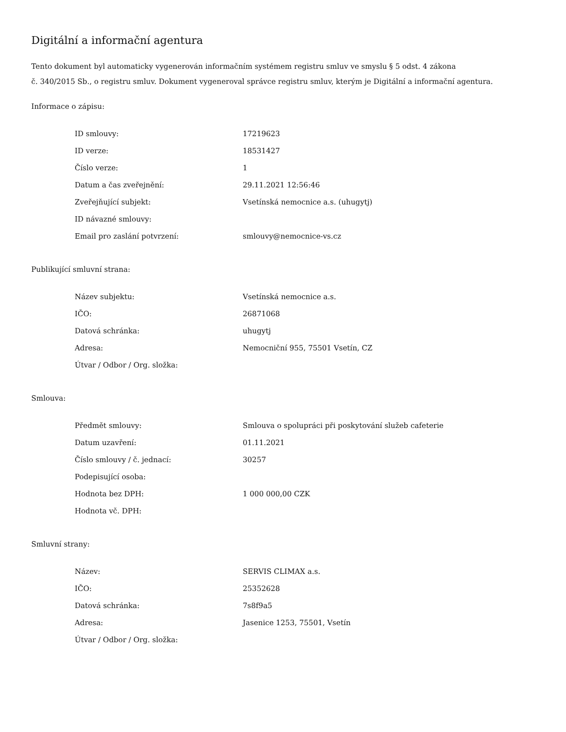Digitální a informační agentura
Tento dokument byl automaticky vygenerován informačním systémem registru smluv ve smyslu § 5 odst. 4 zákona
č. 340/2015 Sb., o registru smluv. Dokument vygeneroval správce registru smluv, kterým je Digitální a informační agentura.
Informace o zápisu:
| ID smlouvy: | 17219623 |
| ID verze: | 18531427 |
| Číslo verze: | 1 |
| Datum a čas zveřejnění: | 29.11.2021 12:56:46 |
| Zveřejňující subjekt: | Vsetínská nemocnice a.s. (uhugytj) |
| ID návazné smlouvy: | |
| Email pro zaslání potvrzení: | smlouvy@nemocnice-vs.cz |
Publikující smluvní strana:
| Název subjektu: | Vsetínská nemocnice a.s. |
| IČO: | 26871068 |
| Datová schránka: | uhugytj |
| Adresa: | Nemocniční 955, 75501 Vsetín, CZ |
| Útvar / Odbor / Org. složka: | |
Smlouva:
| Předmět smlouvy: | Smlouva o spolupráci při poskytování služeb cafeterie |
| Datum uzavření: | 01.11.2021 |
| Číslo smlouvy / č. jednací: | 30257 |
| Podepisující osoba: | |
| Hodnota bez DPH: | 1 000 000,00 CZK |
| Hodnota vč. DPH: | |
Smluvní strany:
| Název: | SERVIS CLIMAX a.s. |
| IČO: | 25352628 |
| Datová schránka: | 7s8f9a5 |
| Adresa: | Jasenice 1253, 75501, Vsetín |
| Útvar / Odbor / Org. složka: | |